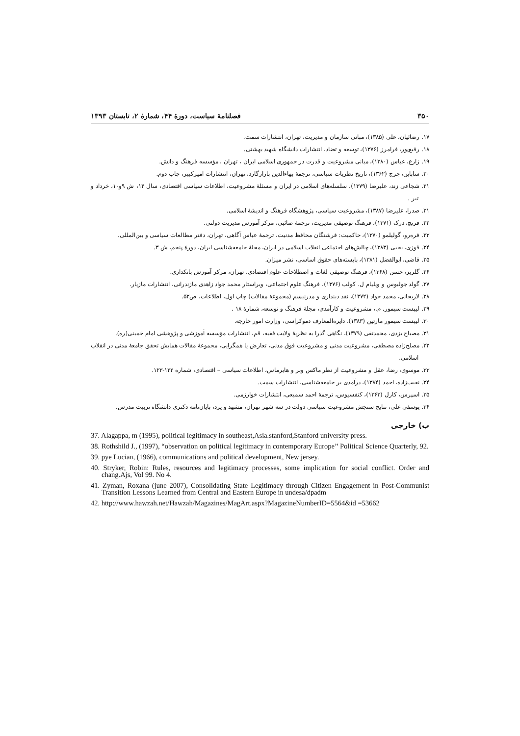۳۵۰ فصلنامهٔ سیاست، دورهٔ ۴۴، شمارهٔ ۲، تابستان ۱۳۹۳
۱۷. رضائیان، علی (۱۳۸۵)، مبانی سازمان و مدیریت، تهران، انتشارات سمت.
۱۸. رفیع‌پور، فرامرز (۱۳۷۶)، توسعه و تضاد، انتشارات دانشگاه شهید بهشتی.
۱۹. زارع، عباس (۱۳۸۰)، مبانی مشروعیت و قدرت در جمهوری اسلامی ایران ، تهران ، مؤسسه فرهنگ و دانش.
۲۰. ساباین، جرج (۱۳۶۲)، تاریخ نظریات سیاسی، ترجمهٔ بهاءالدین پازارگارد، تهران، انتشارات امیرکبیر، چاپ دوم.
۲۱. شجاعی زند، علیرضا (۱۳۷۹)، سلسله‌های اسلامی در ایران و مسئلهٔ مشروعیت، اطلاعات سیاسی اقتصادی، سال ۱۴، ش ۹و۱۰، خرداد و تیر .
۲۱. صدرا، علیرضا (۱۳۸۷)، مشروعیت سیاسی، پژوهشگاه فرهنگ و اندیشهٔ اسلامی.
۲۲. فرنچ، درک (۱۳۷۱)، فرهنگ توصیفی مدیریت، ترجمهٔ صائبی، مرکز آموزش مدیریت دولتی.
۲۳. فره‌رو، گولیلمو (۱۳۷۰)، حاکمیت: فرشتگان محافظ مدنیت، ترجمهٔ عباس آگاهی، تهران، دفتر مطالعات سیاسی و بین‌المللی.
۲۴. فوزی، یحیی (۱۳۸۳)، چالش‌های اجتماعی انقلاب اسلامی در ایران، مجلهٔ جامعه‌شناسی ایران، دورهٔ پنجم، ش ۳.
۲۵. قاضی، ابوالفضل (۱۳۸۱)، بایسته‌های حقوق اساسی، نشر میزان.
۲۶. گلریز، حسن (۱۳۶۸)، فرهنگ توصیفی لغات و اصطلاحات علوم اقتصادی، تهران، مرکز آموزش بانکداری.
۲۷. گولد جولیوس و ویلیام ل. کولب (۱۳۷۶)، فرهنگ علوم اجتماعی، ویراستار محمد جواد زاهدی مازندرانی، انتشارات مازیار.
۲۸. لاریجانی، محمد جواد (۱۳۷۲)، نقد دینداری و مدرنیسم (مجموعهٔ مقالات) چاپ اول، اطلاعات، ص۵۲.
۲۹. لیپست سیمور. م.، مشروعیت و کارآمدی، مجلهٔ فرهنگ و توسعه، شمارهٔ ۱۸ .
۳۰. لیپست سیمور مارتین (۱۳۸۳)، دایره‌المعارف دموکراسی، وزارت امور خارجه.
۳۱. مصباح یزدی، محمدتقی (۱۳۷۹)، نگاهی گذرا به نظریهٔ ولایت فقیه، قم، انتشارات مؤسسه آموزشی و پژوهشی امام خمینی(ره).
۳۲. مصلح‌زاده مصطفی، مشروعیت مدنی و مشروعیت فوق مدنی، تعارض یا همگرایی، مجموعهٔ مقالات همایش تحقق جامعهٔ مدنی در انقلاب اسلامی.
۳۳. موسوی، رضا، عقل و مشروعیت از نظر ماکس وبر و هابرماس، اطلاعات سیاسی – اقتصادی، شماره ۱۲۲-۱۲۳.
۳۴. نقیب‌زاده، احمد (۱۳۸۴)، درآمدی بر جامعه‌شناسی، انتشارات سمت.
۳۵. اسپرس، کارل (۱۳۶۳)، کنفسیوس، ترجمهٔ احمد سمیعی، انتشارات خوارزمی.
۳۶. یوسفی علی، نتایج سنجش مشروعیت سیاسی دولت در سه شهر تهران، مشهد و یزد، پایان‌نامه دکتری دانشگاه تربیت مدرس.
ب) خارجی
37. Alagappa, m (1995), political legitimacy in southeast,Asia.stanford,Stanford university press.
38. Rothshild J., (1997), “observation on political legitimacy in contemporary Europe’’ Political Science Quarterly, 92.
39. pye Lucian, (1966), communications and political development, New jersey.
40. Stryker, Robin: Rules, resources and legitimacy processes, some implication for social conflict. Order and chang.Ajs, Vol 99. No 4.
41. Zyman, Roxana (june 2007), Consolidating State Legitimacy through Citizen Engagement in Post-Communist Transition Lessons Learned from Central and Eastern Europe in undesa/dpadm
42. http://www.hawzah.net/Hawzah/Magazines/MagArt.aspx?MagazineNumberID=5564&id =53662